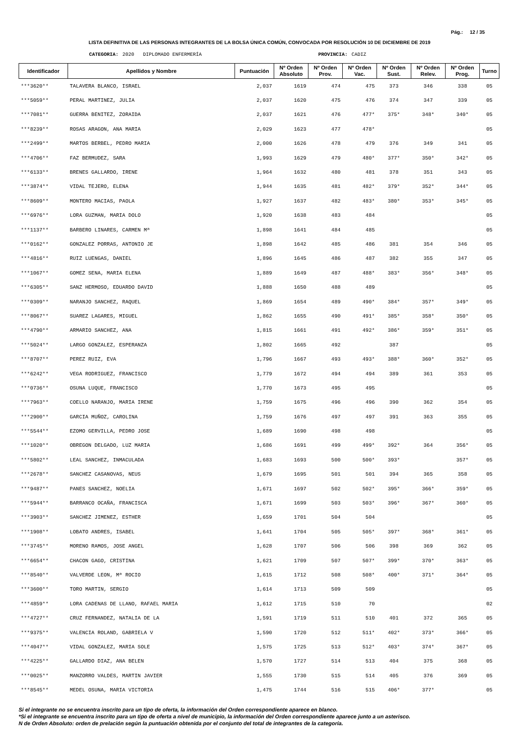Pág.: 12 / 35
LISTA DEFINITIVA DE LAS PERSONAS INTEGRANTES DE LA BOLSA ÚNICA COMÚN, CONVOCADA POR RESOLUCIÓN 10 DE DICIEMBRE DE 2019
CATEGORIA: 2020 DIPLOMADO ENFERMERÍA PROVINCIA: CADIZ
| Identificador | Apellidos y Nombre | Puntuación | Nº Orden Absoluto | Nº Orden Prov. | Nº Orden Vac. | Nº Orden Sust. | Nº Orden Relev. | Nº Orden Prog. | Turno |
| --- | --- | --- | --- | --- | --- | --- | --- | --- | --- |
| ***3620** | TALAVERA BLANCO, ISRAEL | 2,037 | 1619 | 474 | 475 | 373 | 346 | 338 | 05 |
| ***5059** | PERAL MARTINEZ, JULIA | 2,037 | 1620 | 475 | 476 | 374 | 347 | 339 | 05 |
| ***7081** | GUERRA BENITEZ, ZORAIDA | 2,037 | 1621 | 476 | 477* | 375* | 348* | 340* | 05 |
| ***8239** | ROSAS ARAGON, ANA MARIA | 2,029 | 1623 | 477 | 478* | | | | 05 |
| ***2499** | MARTOS BERBEL, PEDRO MARIA | 2,000 | 1626 | 478 | 479 | 376 | 349 | 341 | 05 |
| ***4706** | FAZ BERMUDEZ, SARA | 1,993 | 1629 | 479 | 480* | 377* | 350* | 342* | 05 |
| ***6133** | BRENES GALLARDO, IRENE | 1,964 | 1632 | 480 | 481 | 378 | 351 | 343 | 05 |
| ***3874** | VIDAL TEJERO, ELENA | 1,944 | 1635 | 481 | 482* | 379* | 352* | 344* | 05 |
| ***8609** | MONTERO MACIAS, PAOLA | 1,927 | 1637 | 482 | 483* | 380* | 353* | 345* | 05 |
| ***6976** | LORA GUZMAN, MARIA DOLO | 1,920 | 1638 | 483 | 484 | | | | 05 |
| ***1137** | BARBERO LINARES, CARMEN Mª | 1,898 | 1641 | 484 | 485 | | | | 05 |
| ***0162** | GONZALEZ PORRAS, ANTONIO JE | 1,898 | 1642 | 485 | 486 | 381 | 354 | 346 | 05 |
| ***4816** | RUIZ LUENGAS, DANIEL | 1,896 | 1645 | 486 | 487 | 382 | 355 | 347 | 05 |
| ***1067** | GOMEZ SENA, MARIA ELENA | 1,889 | 1649 | 487 | 488* | 383* | 356* | 348* | 05 |
| ***6305** | SANZ HERMOSO, EDUARDO DAVID | 1,888 | 1650 | 488 | 489 | | | | 05 |
| ***0309** | NARANJO SANCHEZ, RAQUEL | 1,869 | 1654 | 489 | 490* | 384* | 357* | 349* | 05 |
| ***8067** | SUAREZ LAGARES, MIGUEL | 1,862 | 1655 | 490 | 491* | 385* | 358* | 350* | 05 |
| ***4790** | ARMARIO SANCHEZ, ANA | 1,815 | 1661 | 491 | 492* | 386* | 359* | 351* | 05 |
| ***5024** | LARGO GONZALEZ, ESPERANZA | 1,802 | 1665 | 492 | | 387 | | | 05 |
| ***8707** | PEREZ RUIZ, EVA | 1,796 | 1667 | 493 | 493* | 388* | 360* | 352* | 05 |
| ***6242** | VEGA RODRIGUEZ, FRANCISCO | 1,779 | 1672 | 494 | 494 | 389 | 361 | 353 | 05 |
| ***0736** | OSUNA LUQUE, FRANCISCO | 1,770 | 1673 | 495 | 495 | | | | 05 |
| ***7963** | COELLO NARANJO, MARIA IRENE | 1,759 | 1675 | 496 | 496 | 390 | 362 | 354 | 05 |
| ***2900** | GARCIA MUÑOZ, CAROLINA | 1,759 | 1676 | 497 | 497 | 391 | 363 | 355 | 05 |
| ***5544** | EZOMO GERVILLA, PEDRO JOSE | 1,689 | 1690 | 498 | 498 | | | | 05 |
| ***1020** | OBREGON DELGADO, LUZ MARIA | 1,686 | 1691 | 499 | 499* | 392* | 364 | 356* | 05 |
| ***5802** | LEAL SANCHEZ, INMACULADA | 1,683 | 1693 | 500 | 500* | 393* | | 357* | 05 |
| ***2678** | SANCHEZ CASANOVAS, NEUS | 1,679 | 1695 | 501 | 501 | 394 | 365 | 358 | 05 |
| ***9487** | PANES SANCHEZ, NOELIA | 1,671 | 1697 | 502 | 502* | 395* | 366* | 359* | 05 |
| ***5944** | BARRANCO OCAÑA, FRANCISCA | 1,671 | 1699 | 503 | 503* | 396* | 367* | 360* | 05 |
| ***3903** | SANCHEZ JIMENEZ, ESTHER | 1,659 | 1701 | 504 | 504 | | | | 05 |
| ***1908** | LOBATO ANDRES, ISABEL | 1,641 | 1704 | 505 | 505* | 397* | 368* | 361* | 05 |
| ***3745** | MORENO RAMOS, JOSE ANGEL | 1,628 | 1707 | 506 | 506 | 398 | 369 | 362 | 05 |
| ***6654** | CHACON GAGO, CRISTINA | 1,621 | 1709 | 507 | 507* | 399* | 370* | 363* | 05 |
| ***8540** | VALVERDE LEON, Mª ROCIO | 1,615 | 1712 | 508 | 508* | 400* | 371* | 364* | 05 |
| ***3600** | TORO MARTIN, SERGIO | 1,614 | 1713 | 509 | 509 | | | | 05 |
| ***4859** | LORA CADENAS DE LLANO, RAFAEL MARIA | 1,612 | 1715 | 510 | 70 | | | | 02 |
| ***4727** | CRUZ FERNANDEZ, NATALIA DE LA | 1,591 | 1719 | 511 | 510 | 401 | 372 | 365 | 05 |
| ***9375** | VALENCIA ROLAND, GABRIELA V | 1,590 | 1720 | 512 | 511* | 402* | 373* | 366* | 05 |
| ***4047** | VIDAL GONZALEZ, MARIA SOLE | 1,575 | 1725 | 513 | 512* | 403* | 374* | 367* | 05 |
| ***4225** | GALLARDO DIAZ, ANA BELEN | 1,570 | 1727 | 514 | 513 | 404 | 375 | 368 | 05 |
| ***0025** | MANZORRO VALDES, MARTIN JAVIER | 1,555 | 1730 | 515 | 514 | 405 | 376 | 369 | 05 |
| ***8545** | MEDEL OSUNA, MARIA VICTORIA | 1,475 | 1744 | 516 | 515 | 406* | 377* | | 05 |
Si el integrante no se encuentra inscrito para un tipo de oferta, la información del Orden correspondiente aparece en blanco.
*Si el integrante se encuentra inscrito para un tipo de oferta a nivel de municipio, la información del Orden correspondiente aparece junto a un asterisco.
N de Orden Absoluto: orden de prelación según la puntuación obtenida por el conjunto del total de integrantes de la categoría.